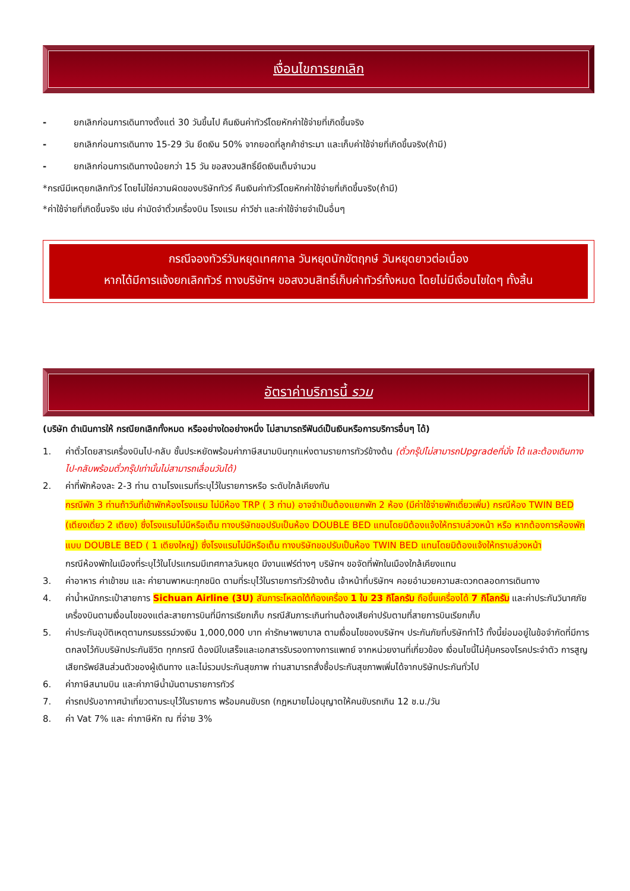เงื่อนไขการยกเลิก
- ยกเลิกก่อนการเดินทางตั้งแต่ 30 วันขึ้นไป คืนเงินค่าทัวร์โดยหักค่าใช้จ่ายที่เกิดขึ้นจริง
- ยกเลิกก่อนการเดินทาง 15-29 วัน ยึดเงิน 50% จากยอดที่ลูกค้าชำระมา และเก็บค่าใช้จ่ายที่เกิดขึ้นจริง(ถ้ามี)
- ยกเลิกก่อนการเดินทางน้อยกว่า 15 วัน ขอสงวนสิทธิ์ยึดเงินเต็มจำนวน
*กรณีมีเหตุยกเลิกทัวร์ โดยไม่ใช่ความผิดของบริษัททัวร์ คืนเงินค่าทัวร์โดยหักค่าใช้จ่ายที่เกิดขึ้นจริง(ถ้ามี)
*ค่าใช้จ่ายที่เกิดขึ้นจริง เช่น ค่ามัดจำตั๋วเครื่องบิน โรงแรม ค่าวีซ่า และค่าใช้จ่ายจำเป็นอื่นๆ
กรณีจองทัวร์วันหยุดเทศกาล วันหยุดนักขัตฤกษ์ วันหยุดยาวต่อเนื่อง
หากได้มีการแจ้งยกเลิกทัวร์ ทางบริษัทฯ ขอสงวนสิทธิ์เก็บค่าทัวร์ทั้งหมด โดยไม่มีเงื่อนไขใดๆ ทั้งสิ้น
อัตราค่าบริการนี้ รวม
(บริษัท ดำเนินการให้ กรณียกเลิกทั้งหมด หรืออย่างใดอย่างหนึ่ง ไม่สามารถรีฟันด์เป็นเงินหรือการบริการอื่นๆ ได้)
1. ค่าตั๋วโดยสารเครื่องบินไป-กลับ ชั้นประหยัดพร้อมค่าภาษีสนามบินทุกแห่งตามรายการทัวร์ข้างต้น (ตั๋วกรุ๊ปไม่สามารถUpgradeที่นั่ง ได้ และต้องเดินทางไป-กลับพร้อมตั๋วกรุ๊ปเท่านั้นไม่สามารถเลื่อนวันได้)
2. ค่าที่พักห้องละ 2-3 ท่าน ตามโรงแรมที่ระบุไว้ในรายการหรือ ระดับใกล้เคียงกัน
กรณีพัก 3 ท่านถ้าวันที่เข้าพักห้องโรงแรม ไม่มีห้อง TRP ( 3 ท่าน) อาจจำเป็นต้องแยกพัก 2 ห้อง (มีค่าใช้จ่ายพักเดี่ยวเพิ่ม) กรณีห้อง TWIN BED (เตียงเดี่ยว 2 เตียง) ซึ่งโรงแรมไม่มีหรือเต็ม ทางบริษัทขอปรับเป็นห้อง DOUBLE BED แทนโดยมิต้องแจ้งให้ทราบล่วงหน้า หรือ หากต้องการห้องพักแบบ DOUBLE BED ( 1 เตียงใหญ่) ซึ่งโรงแรมไม่มีหรือเต็ม ทางบริษัทขอปรับเป็นห้อง TWIN BED แทนโดยมิต้องแจ้งให้ทราบล่วงหน้า
กรณีห้องพักในเมืองที่ระบุไว้ในโปรแกรมมีเทศกาลวันหยุด มีงานแฟร์ต่างๆ บริษัทฯ ขอจัดที่พักในเมืองใกล้เคียงแทน
3. ค่าอาหาร ค่าเข้าชม และ ค่ายานพาหนะทุกชนิด ตามที่ระบุไว้ในรายการทัวร์ข้างต้น เจ้าหน้าที่บริษัทฯ คอยอำนวยความสะดวกตลอดการเดินทาง
4. ค่าน้ำหนักกระเป๋าสายการ Sichuan Airline (3U) สัมภาระโหลดใต้ท้องเครื่อง 1 ใบ 23 กิโลกรัม ถือขึ้นเครื่องได้ 7 กิโลกรัม และค่าประกันวินาศภัยเครื่องบินตามเงื่อนไขของแต่ละสายการบินที่มีการเรียกเก็บ กรณีสัมภาระเกินท่านต้องเสียค่าปรับตามที่สายการบินเรียกเก็บ
5. ค่าประกันอุบัติเหตุตามกรมธรรม์วงเงิน 1,000,000 บาท ค่ารักษาพยาบาล ตามเงื่อนไขของบริษัทฯ ประกันภัยที่บริษัททำไว้ ทั้งนี้ย่อมอยู่ในข้อจำกัดที่มีการตกลงไว้กับบริษัทประกันชีวิต ทุกกรณี ต้องมีใบเสร็จและเอกสารรับรองทางการแพทย์ จากหน่วยงานที่เกี่ยวข้อง เงื่อนไขนี้ไม่คุ้มครองโรคประจำตัว การสูญเสียทรัพย์สินส่วนตัวของผู้เดินทาง และไม่รวมประกันสุขภาพ ท่านสามารถสั่งซื้อประกันสุขภาพเพิ่มได้จากบริษัทประกันทั่วไป
6. ค่าภาษีสนามบิน และค่าภาษีน้ำมันตามรายการทัวร์
7. ค่ารถปรับอากาศนำเที่ยวตามระบุไว้ในรายการ พร้อมคนขับรถ (กฎหมายไม่อนุญาตให้คนขับรถเกิน 12 ช.ม./วัน
8. ค่า Vat 7% และ ค่าภาษีหัก ณ ที่จ่าย 3%